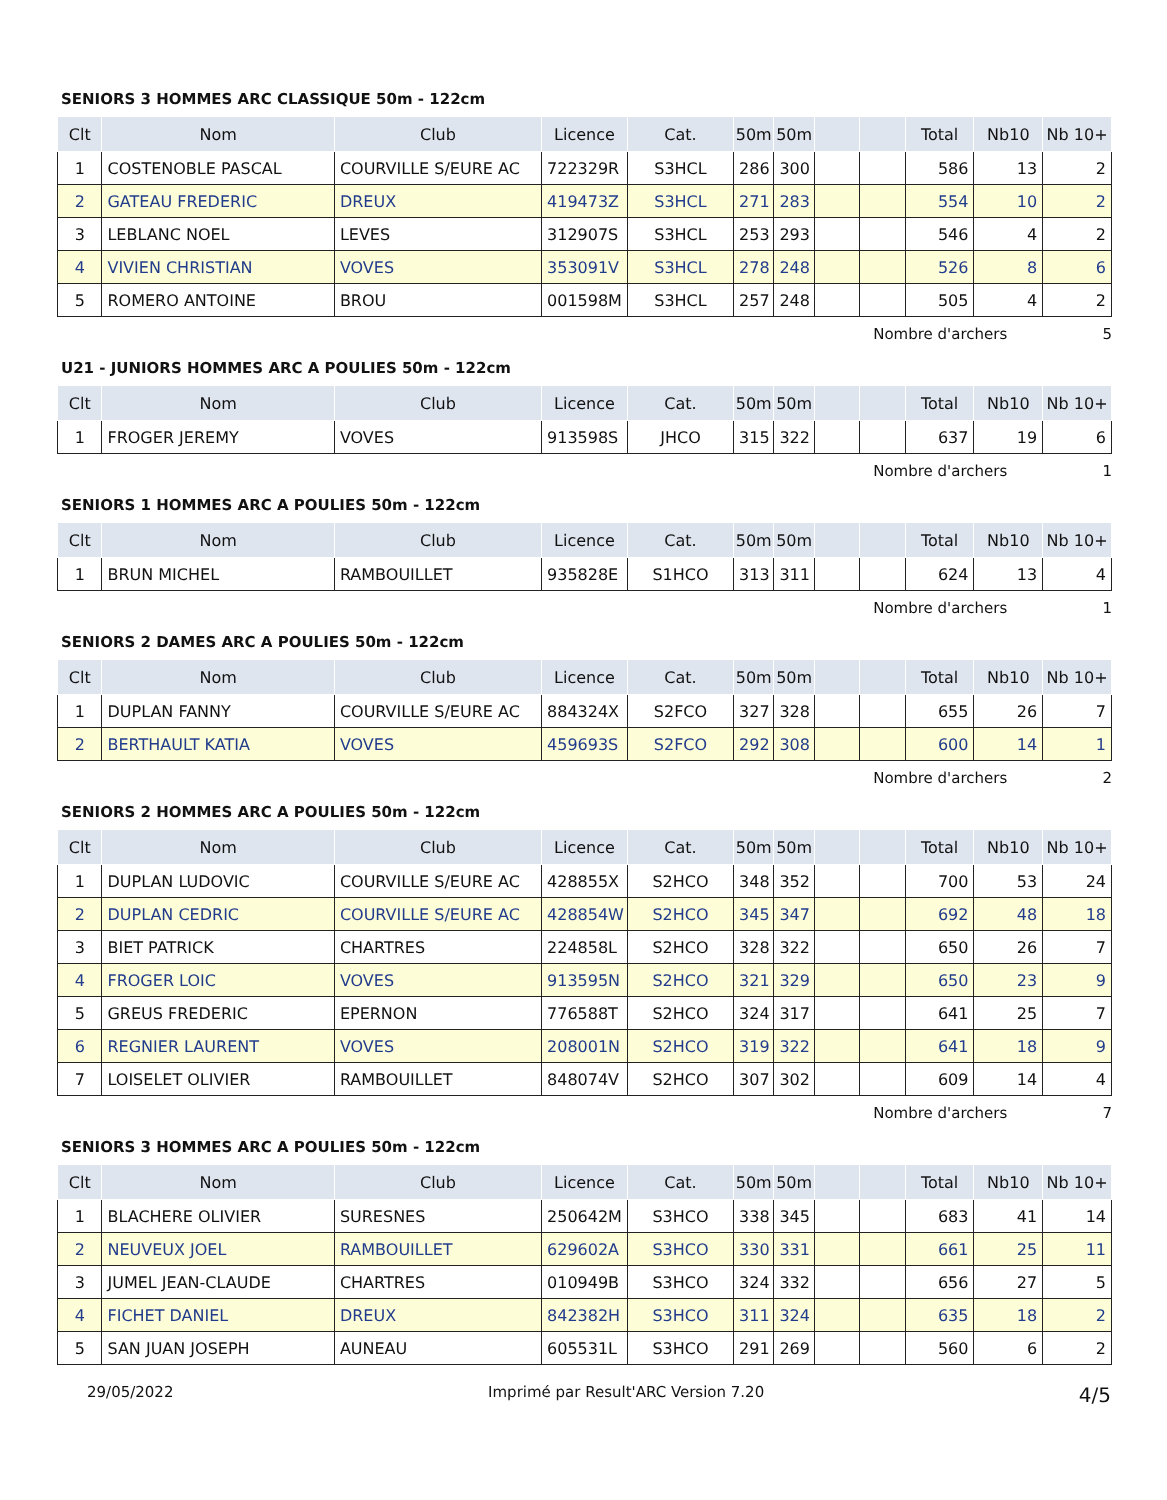SENIORS 3 HOMMES ARC CLASSIQUE 50m - 122cm
| Clt | Nom | Club | Licence | Cat. | 50m | 50m | | | Total | Nb10 | Nb 10+ |
| --- | --- | --- | --- | --- | --- | --- | --- | --- | --- | --- | --- |
| 1 | COSTENOBLE PASCAL | COURVILLE S/EURE AC | 722329R | S3HCL | 286 | 300 | | | 586 | 13 | 2 |
| 2 | GATEAU FREDERIC | DREUX | 419473Z | S3HCL | 271 | 283 | | | 554 | 10 | 2 |
| 3 | LEBLANC NOEL | LEVES | 312907S | S3HCL | 253 | 293 | | | 546 | 4 | 2 |
| 4 | VIVIEN CHRISTIAN | VOVES | 353091V | S3HCL | 278 | 248 | | | 526 | 8 | 6 |
| 5 | ROMERO ANTOINE | BROU | 001598M | S3HCL | 257 | 248 | | | 505 | 4 | 2 |
Nombre d'archers 5
U21 - JUNIORS HOMMES ARC A POULIES 50m - 122cm
| Clt | Nom | Club | Licence | Cat. | 50m | 50m | | | Total | Nb10 | Nb 10+ |
| --- | --- | --- | --- | --- | --- | --- | --- | --- | --- | --- | --- |
| 1 | FROGER JEREMY | VOVES | 913598S | JHCO | 315 | 322 | | | 637 | 19 | 6 |
Nombre d'archers 1
SENIORS 1 HOMMES ARC A POULIES 50m - 122cm
| Clt | Nom | Club | Licence | Cat. | 50m | 50m | | | Total | Nb10 | Nb 10+ |
| --- | --- | --- | --- | --- | --- | --- | --- | --- | --- | --- | --- |
| 1 | BRUN MICHEL | RAMBOUILLET | 935828E | S1HCO | 313 | 311 | | | 624 | 13 | 4 |
Nombre d'archers 1
SENIORS 2 DAMES ARC A POULIES 50m - 122cm
| Clt | Nom | Club | Licence | Cat. | 50m | 50m | | | Total | Nb10 | Nb 10+ |
| --- | --- | --- | --- | --- | --- | --- | --- | --- | --- | --- | --- |
| 1 | DUPLAN FANNY | COURVILLE S/EURE AC | 884324X | S2FCO | 327 | 328 | | | 655 | 26 | 7 |
| 2 | BERTHAULT KATIA | VOVES | 459693S | S2FCO | 292 | 308 | | | 600 | 14 | 1 |
Nombre d'archers 2
SENIORS 2 HOMMES ARC A POULIES 50m - 122cm
| Clt | Nom | Club | Licence | Cat. | 50m | 50m | | | Total | Nb10 | Nb 10+ |
| --- | --- | --- | --- | --- | --- | --- | --- | --- | --- | --- | --- |
| 1 | DUPLAN LUDOVIC | COURVILLE S/EURE AC | 428855X | S2HCO | 348 | 352 | | | 700 | 53 | 24 |
| 2 | DUPLAN CEDRIC | COURVILLE S/EURE AC | 428854W | S2HCO | 345 | 347 | | | 692 | 48 | 18 |
| 3 | BIET PATRICK | CHARTRES | 224858L | S2HCO | 328 | 322 | | | 650 | 26 | 7 |
| 4 | FROGER LOIC | VOVES | 913595N | S2HCO | 321 | 329 | | | 650 | 23 | 9 |
| 5 | GREUS FREDERIC | EPERNON | 776588T | S2HCO | 324 | 317 | | | 641 | 25 | 7 |
| 6 | REGNIER LAURENT | VOVES | 208001N | S2HCO | 319 | 322 | | | 641 | 18 | 9 |
| 7 | LOISELET OLIVIER | RAMBOUILLET | 848074V | S2HCO | 307 | 302 | | | 609 | 14 | 4 |
Nombre d'archers 7
SENIORS 3 HOMMES ARC A POULIES 50m - 122cm
| Clt | Nom | Club | Licence | Cat. | 50m | 50m | | | Total | Nb10 | Nb 10+ |
| --- | --- | --- | --- | --- | --- | --- | --- | --- | --- | --- | --- |
| 1 | BLACHERE OLIVIER | SURESNES | 250642M | S3HCO | 338 | 345 | | | 683 | 41 | 14 |
| 2 | NEUVEUX JOEL | RAMBOUILLET | 629602A | S3HCO | 330 | 331 | | | 661 | 25 | 11 |
| 3 | JUMEL JEAN-CLAUDE | CHARTRES | 010949B | S3HCO | 324 | 332 | | | 656 | 27 | 5 |
| 4 | FICHET DANIEL | DREUX | 842382H | S3HCO | 311 | 324 | | | 635 | 18 | 2 |
| 5 | SAN JUAN JOSEPH | AUNEAU | 605531L | S3HCO | 291 | 269 | | | 560 | 6 | 2 |
29/05/2022 Imprimé par Result'ARC Version 7.20 4/5